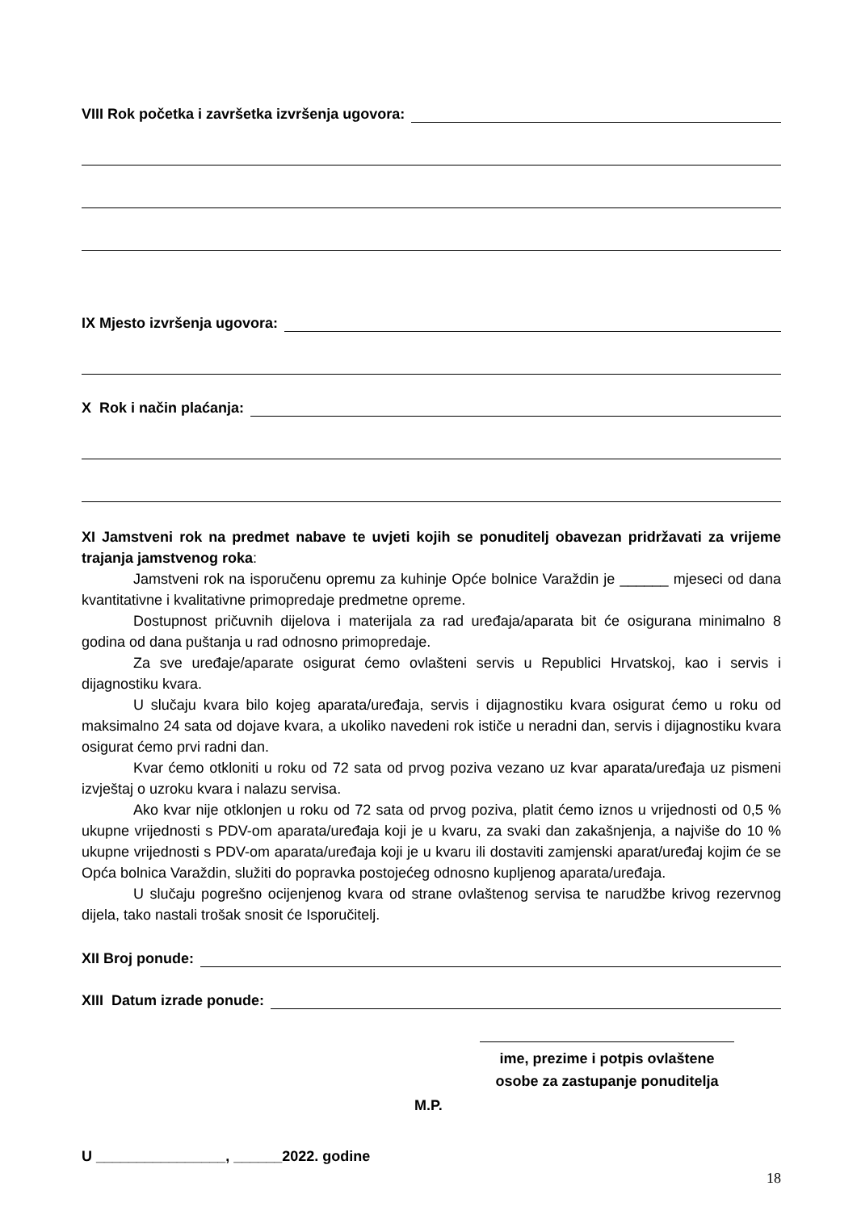VIII Rok početka i završetka izvršenja ugovora:
IX Mjesto izvršenja ugovora:
X Rok i način plaćanja:
XI Jamstveni rok na predmet nabave te uvjeti kojih se ponuditelj obavezan pridržavati za vrijeme trajanja jamstvenog roka:
Jamstveni rok na isporučenu opremu za kuhinje Opće bolnice Varaždin je ______ mjeseci od dana kvantitativne i kvalitativne primopredaje predmetne opreme.
Dostupnost pričuvnih dijelova i materijala za rad uređaja/aparata bit će osigurana minimalno 8 godina od dana puštanja u rad odnosno primopredaje.
Za sve uređaje/aparate osigurat ćemo ovlašteni servis u Republici Hrvatskoj, kao i servis i dijagnostiku kvara.
U slučaju kvara bilo kojeg aparata/uređaja, servis i dijagnostiku kvara osigurat ćemo u roku od maksimalno 24 sata od dojave kvara, a ukoliko navedeni rok ističe u neradni dan, servis i dijagnostiku kvara osigurat ćemo prvi radni dan.
Kvar ćemo otkloniti u roku od 72 sata od prvog poziva vezano uz kvar aparata/uređaja uz pismeni izvještaj o uzroku kvara i nalazu servisa.
Ako kvar nije otklonjen u roku od 72 sata od prvog poziva, platit ćemo iznos u vrijednosti od 0,5 % ukupne vrijednosti s PDV-om aparata/uređaja koji je u kvaru, za svaki dan zakašnjenja, a najviše do 10 % ukupne vrijednosti s PDV-om aparata/uređaja koji je u kvaru ili dostaviti zamjenski aparat/uređaj kojim će se Opća bolnica Varaždin, služiti do popravka postojećeg odnosno kupljenog aparata/uređaja.
U slučaju pogrešno ocijenjenog kvara od strane ovlaštenog servisa te narudžbe krivog rezervnog dijela, tako nastali trošak snosit će Isporučitelj.
XII Broj ponude:
XIII Datum izrade ponude:
ime, prezime i potpis ovlaštene
osobe za zastupanje ponuditelja
M.P.
U ________________, ______2022. godine
18